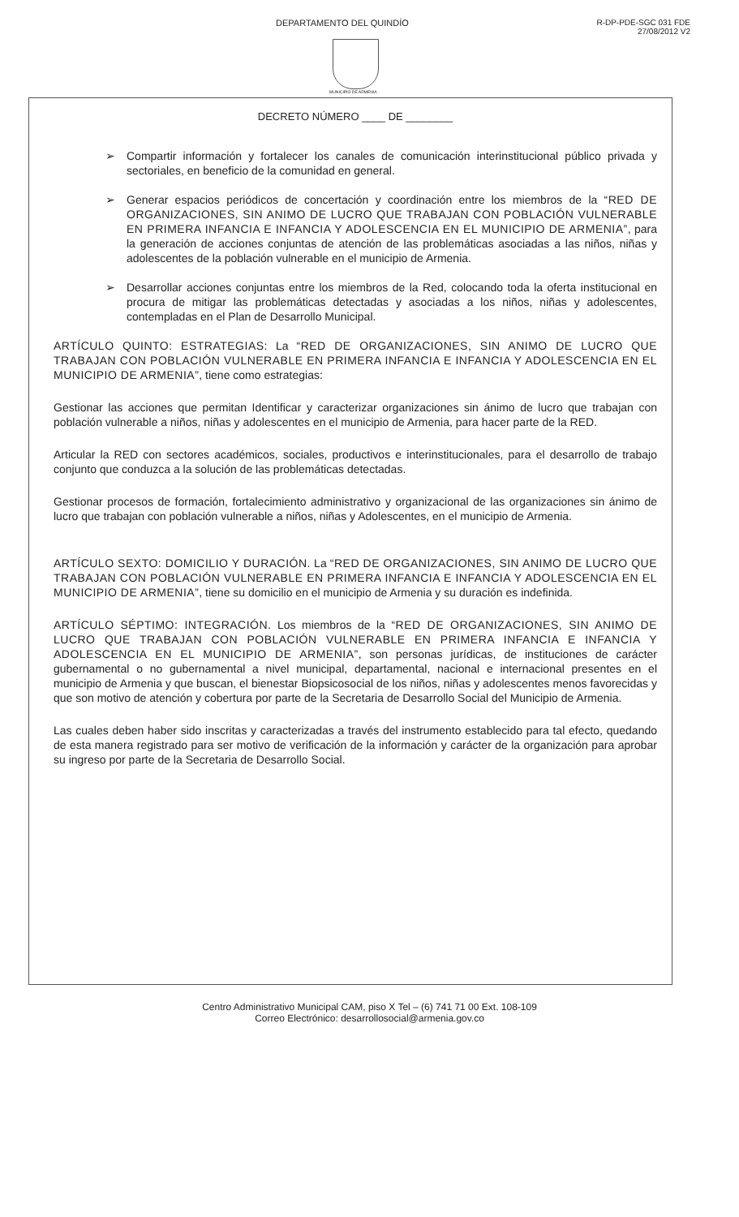DEPARTAMENTO DEL QUINDÍO R-DP-PDE-SGC 031 FDE
27/08/2012 V2
MUNICIPIO DE ARMENIA
DECRETO NÚMERO ____ DE ________
➢ Compartir información y fortalecer los canales de comunicación interinstitucional público privada y sectoriales, en beneficio de la comunidad en general.
➢ Generar espacios periódicos de concertación y coordinación entre los miembros de la “RED DE ORGANIZACIONES, SIN ANIMO DE LUCRO QUE TRABAJAN CON POBLACIÓN VULNERABLE EN PRIMERA INFANCIA E INFANCIA Y ADOLESCENCIA EN EL MUNICIPIO DE ARMENIA”, para la generación de acciones conjuntas de atención de las problemáticas asociadas a las niños, niñas y adolescentes de la población vulnerable en el municipio de Armenia.
➢ Desarrollar acciones conjuntas entre los miembros de la Red, colocando toda la oferta institucional en procura de mitigar las problemáticas detectadas y asociadas a los niños, niñas y adolescentes, contempladas en el Plan de Desarrollo Municipal.
ARTÍCULO QUINTO: ESTRATEGIAS: La “RED DE ORGANIZACIONES, SIN ANIMO DE LUCRO QUE TRABAJAN CON POBLACIÓN VULNERABLE EN PRIMERA INFANCIA E INFANCIA Y ADOLESCENCIA EN EL MUNICIPIO DE ARMENIA”, tiene como estrategias:
Gestionar las acciones que permitan Identificar y caracterizar organizaciones sin ánimo de lucro que trabajan con población vulnerable a niños, niñas y adolescentes en el municipio de Armenia, para hacer parte de la RED.
Articular la RED con sectores académicos, sociales, productivos e interinstitucionales, para el desarrollo de trabajo conjunto que conduzca a la solución de las problemáticas detectadas.
Gestionar procesos de formación, fortalecimiento administrativo y organizacional de las organizaciones sin ánimo de lucro que trabajan con población vulnerable a niños, niñas y Adolescentes, en el municipio de Armenia.
ARTÍCULO SEXTO: DOMICILIO Y DURACIÓN. La “RED DE ORGANIZACIONES, SIN ANIMO DE LUCRO QUE TRABAJAN CON POBLACIÓN VULNERABLE EN PRIMERA INFANCIA E INFANCIA Y ADOLESCENCIA EN EL MUNICIPIO DE ARMENIA”, tiene su domicilio en el municipio de Armenia y su duración es indefinida.
ARTÍCULO SÉPTIMO: INTEGRACIÓN. Los miembros de la “RED DE ORGANIZACIONES, SIN ANIMO DE LUCRO QUE TRABAJAN CON POBLACIÓN VULNERABLE EN PRIMERA INFANCIA E INFANCIA Y ADOLESCENCIA EN EL MUNICIPIO DE ARMENIA”, son personas jurídicas, de instituciones de carácter gubernamental o no gubernamental a nivel municipal, departamental, nacional e internacional presentes en el municipio de Armenia y que buscan, el bienestar Biopsicosocial de los niños, niñas y adolescentes menos favorecidas y que son motivo de atención y cobertura por parte de la Secretaria de Desarrollo Social del Municipio de Armenia.
Las cuales deben haber sido inscritas y caracterizadas a través del instrumento establecido para tal efecto, quedando de esta manera registrado para ser motivo de verificación de la información y carácter de la organización para aprobar su ingreso por parte de la Secretaria de Desarrollo Social.
Centro Administrativo Municipal CAM, piso X Tel – (6) 741 71 00 Ext. 108-109
Correo Electrónico: desarrollosocial@armenia.gov.co